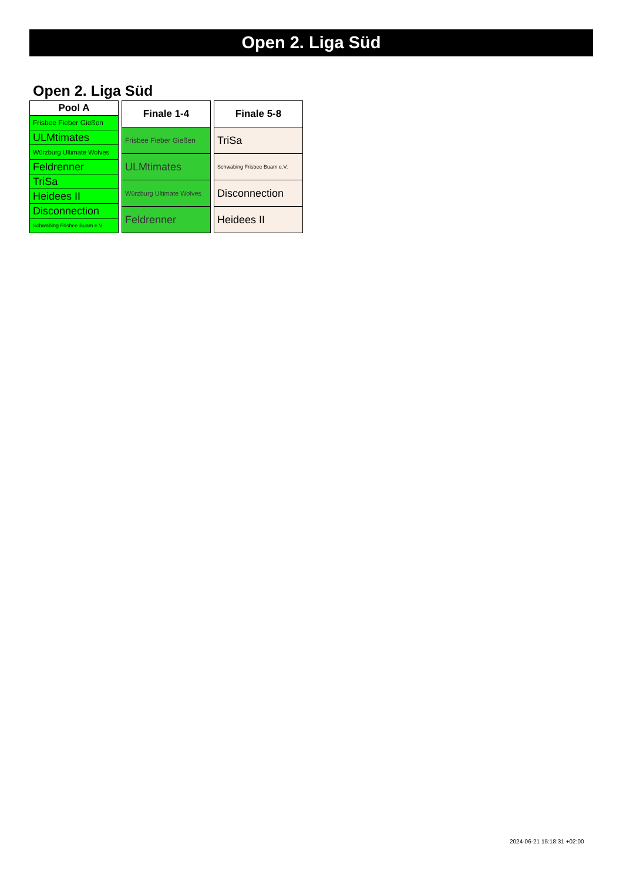Open 2. Liga Süd
Open 2. Liga Süd
| Pool A |
| --- |
| Frisbee Fieber Gießen |
| ULMtimates |
| Würzburg Ultimate Wolves |
| Feldrenner |
| TriSa |
| Heidees II |
| Disconnection |
| Schwabing Frisbee Buam e.V. |
| Finale 1-4 |
| --- |
| Frisbee Fieber Gießen |
| ULMtimates |
| Würzburg Ultimate Wolves |
| Feldrenner |
| Finale 5-8 |
| --- |
| TriSa |
| Schwabing Frisbee Buam e.V. |
| Disconnection |
| Heidees II |
2024-06-21 15:18:31 +02:00